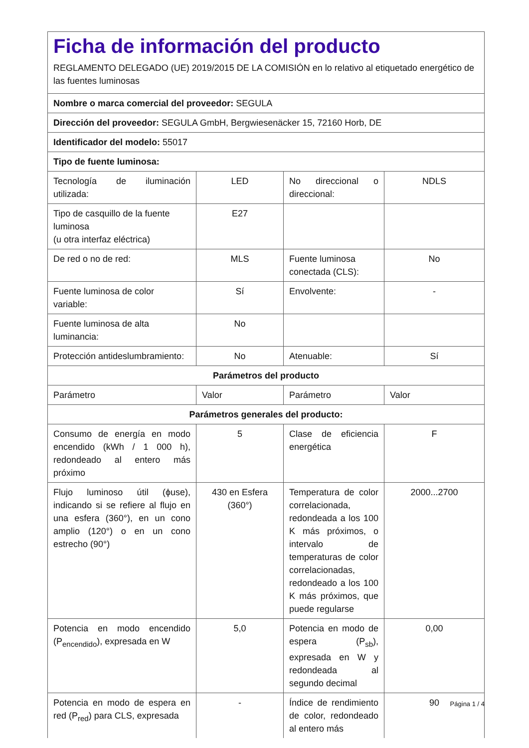Ficha de información del producto
REGLAMENTO DELEGADO (UE) 2019/2015 DE LA COMISIÓN en lo relativo al etiquetado energético de las fuentes luminosas
| Nombre o marca comercial del proveedor: SEGULA | | | |
| Dirección del proveedor: SEGULA GmbH, Bergwiesenäcker 15, 72160 Horb, DE | | | |
| Identificador del modelo: 55017 | | | |
| Tipo de fuente luminosa: | | | |
| Tecnología de iluminación utilizada: | LED | No direccional o direccional: | NDLS |
| Tipo de casquillo de la fuente luminosa (u otra interfaz eléctrica) | E27 | | |
| De red o no de red: | MLS | Fuente luminosa conectada (CLS): | No |
| Fuente luminosa de color variable: | Sí | Envolvente: | - |
| Fuente luminosa de alta luminancia: | No | | |
| Protección antideslumbramiento: | No | Atenuable: | Sí |
| Parámetros del producto | | | |
| Parámetro | Valor | Parámetro | Valor |
| Parámetros generales del producto: | | | |
| Consumo de energía en modo encendido (kWh / 1 000 h), redondeado al entero más próximo | 5 | Clase de eficiencia energética | F |
| Flujo luminoso útil (ϕuse), indicando si se refiere al flujo en una esfera (360°), en un cono amplio (120°) o en un cono estrecho (90°) | 430 en Esfera (360°) | Temperatura de color correlacionada, redondeada a los 100 K más próximos, o intervalo de temperaturas de color correlacionadas, redondeado a los 100 K más próximos, que puede regularse | 2000...2700 |
| Potencia en modo encendido (P<sub>encendido</sub>), expresada en W | 5,0 | Potencia en modo de espera (P<sub>sb</sub>), expresada en W y redondeada al segundo decimal | 0,00 |
| Potencia en modo de espera en red (P<sub>red</sub>) para CLS, expresada | - | Índice de rendimiento de color, redondeado al entero más | 90 |
Página 1 / 4